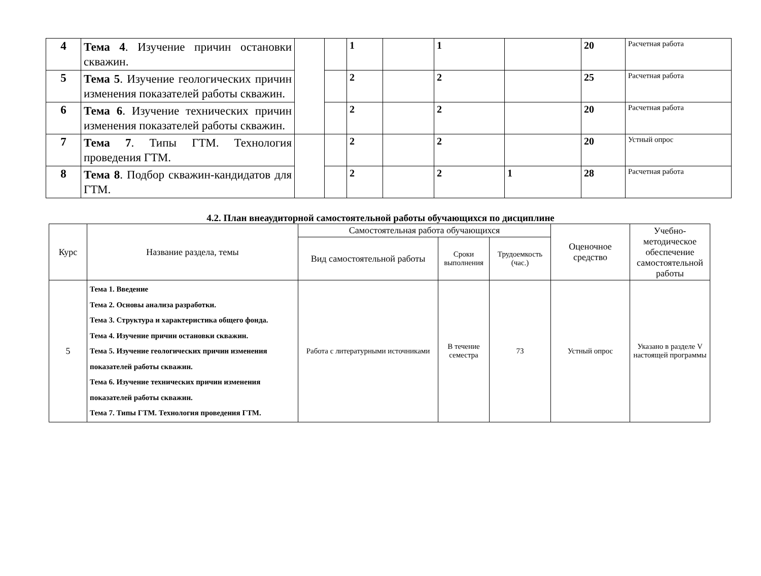| 4 | Тема 4 . Изучение причин остановки скважин. | | | 1 | | 1 | | 20 | Расчетная работа |
| 5 | Тема 5 . Изучение геологических причин изменения показателей работы скважин. | | | 2 | | 2 | | 25 | Расчетная работа |
| 6 | Тема 6 . Изучение технических причин изменения показателей работы скважин. | | | 2 | | 2 | | 20 | Расчетная работа |
| 7 | Тема 7 . Типы ГТМ. Технология проведения ГТМ. | | | 2 | | 2 | | 20 | Устный опрос |
| 8 | Тема 8 . Подбор скважин-кандидатов для ГТМ. | | | 2 | | 2 | 1 | 28 | Расчетная работа |
4.2. План внеаудиторной самостоятельной работы обучающихся по дисциплине
| Курс | Название раздела, темы | Самостоятельная работа обучающихся | | | Оценочное средство | Учебно-методическое обеспечение самостоятельной работы |
| --- | --- | --- | --- | --- | --- | --- |
| | | Вид самостоятельной работы | Сроки выполнения | Трудоемкость (час.) | | |
| 5 | Тема 1. Введение Тема 2. Основы анализа разработки. Тема 3. Структура и характеристика общего фонда. Тема 4. Изучение причин остановки скважин. Тема 5. Изучение геологических причин изменения показателей работы скважин. Тема 6. Изучение технических причин изменения показателей работы скважин. Тема 7. Типы ГТМ. Технология проведения ГТМ. | Работа с литературными источниками | В течение семестра | 73 | Устный опрос | Указано в разделе V настоящей программы |